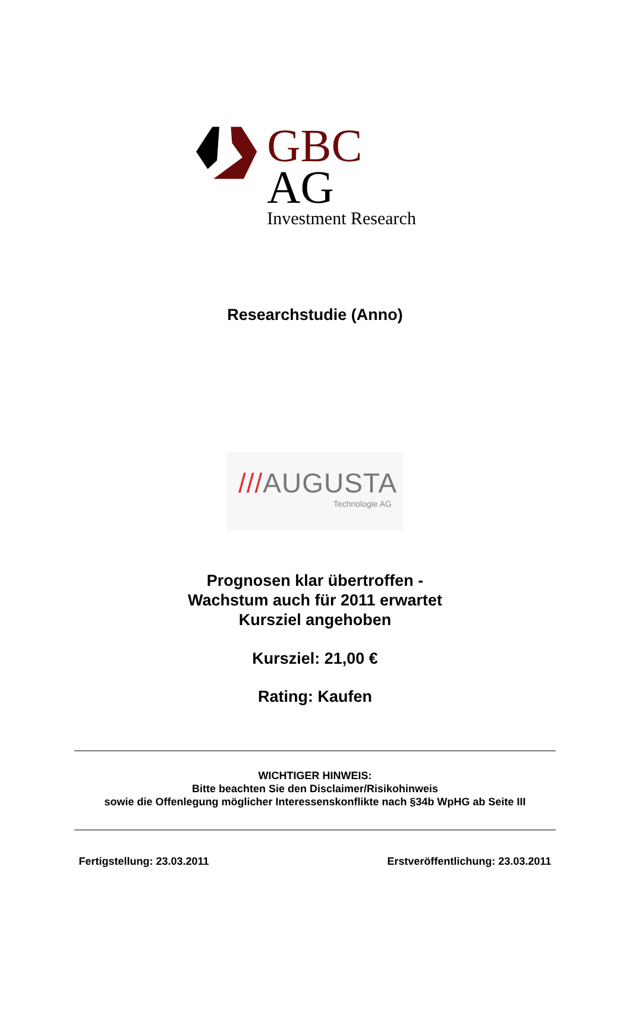GBC AG
Investment Research
Researchstudie (Anno)
///AUGUSTA
Technologie AG
Prognosen klar übertroffen -
Wachstum auch für 2011 erwartet
Kursziel angehoben
Kursziel: 21,00 €
Rating: Kaufen
WICHTIGER HINWEIS:
Bitte beachten Sie den Disclaimer/Risikohinweis
sowie die Offenlegung möglicher Interessenskonflikte nach §34b WpHG ab Seite III
Fertigstellung: 23.03.2011 Erstveröffentlichung: 23.03.2011